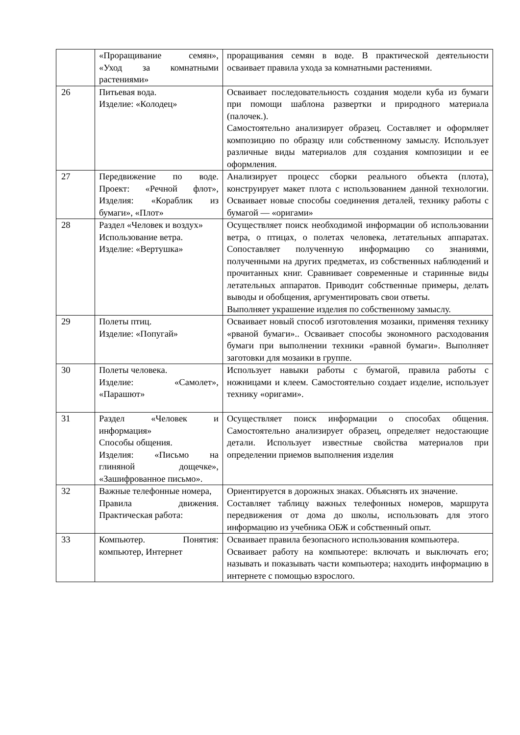| | «Проращивание семян», «Уход за комнатными растениями» | проращивания семян в воде. В практической деятельности осваивает правила ухода за комнатными растениями. |
| 26 | Питьевая вода. Изделие: «Колодец» | Осваивает последовательность создания модели куба из бумаги при помощи шаблона развертки и природного материала (палочек.). Самостоятельно анализирует образец. Составляет и оформляет композицию по образцу или собственному замыслу. Использует различные виды материалов для создания композиции и ее оформления. |
| 27 | Передвижение по воде. Проект: «Речной флот», Изделия: «Кораблик из бумаги», «Плот» | Анализирует процесс сборки реального объекта (плота), конструирует макет плота с использованием данной технологии. Осваивает новые способы соединения деталей, технику работы с бумагой — «оригами» |
| 28 | Раздел «Человек и воздух» Использование ветра. Изделие: «Вертушка» | Осуществляет поиск необходимой информации об использовании ветра, о птицах, о полетах человека, летательных аппаратах. Сопоставляет полученную информацию со знаниями, полученными на других предметах, из собственных наблюдений и прочитанных книг. Сравнивает современные и старинные виды летательных аппаратов. Приводит собственные примеры, делать выводы и обобщения, аргументировать свои ответы. Выполняет украшение изделия по собственному замыслу. |
| 29 | Полеты птиц. Изделие: «Попугай» | Осваивает новый способ изготовления мозаики, применяя технику «рваной бумаги».. Осваивает способы экономного расходования бумаги при выполнении техники «равной бумаги». Выполняет заготовки для мозаики в группе. |
| 30 | Полеты человека. Изделие: «Самолет», «Парашют» | Использует навыки работы с бумагой, правила работы с ножницами и клеем. Самостоятельно создает изделие, использует технику «оригами». |
| 31 | Раздел «Человек и информация» Способы общения. Изделия: «Письмо на глиняной дощечке», «Зашифрованное письмо». | Осуществляет поиск информации о способах общения. Самостоятельно анализирует образец, определяет недостающие детали. Использует известные свойства материалов при определении приемов выполнения изделия |
| 32 | Важные телефонные номера, Правила движения. Практическая работа: | Ориентируется в дорожных знаках. Объяснять их значение. Составляет таблицу важных телефонных номеров, маршрута передвижения от дома до школы, использовать для этого информацию из учебника ОБЖ и собственный опыт. |
| 33 | Компьютер. Понятия: компьютер, Интернет | Осваивает правила безопасного использования компьютера. Осваивает работу на компьютере: включать и выключать его; называть и показывать части компьютера; находить информацию в интернете с помощью взрослого. |